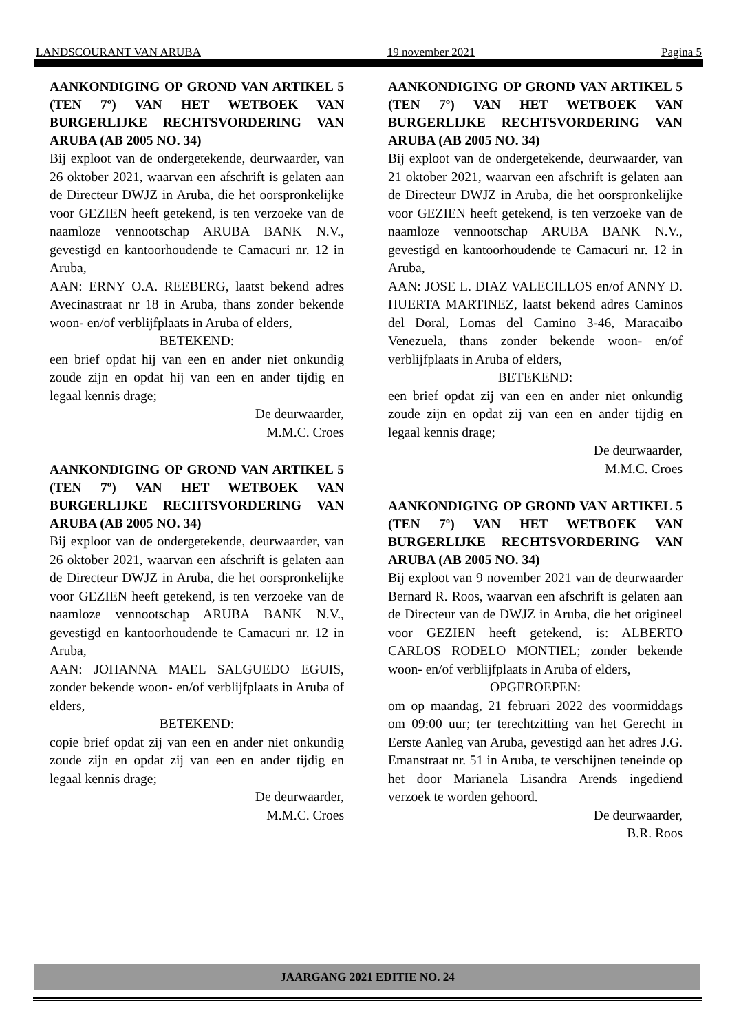LANDSCOURANT VAN ARUBA 19 november 2021 Pagina 5
AANKONDIGING OP GROND VAN ARTIKEL 5 (TEN 7º) VAN HET WETBOEK VAN BURGERLIJKE RECHTSVORDERING VAN ARUBA (AB 2005 NO. 34)
Bij exploot van de ondergetekende, deurwaarder, van 26 oktober 2021, waarvan een afschrift is gelaten aan de Directeur DWJZ in Aruba, die het oorspronkelijke voor GEZIEN heeft getekend, is ten verzoeke van de naamloze vennootschap ARUBA BANK N.V., gevestigd en kantoorhoudende te Camacuri nr. 12 in Aruba,
AAN: ERNY O.A. REEBERG, laatst bekend adres Avecinastraat nr 18 in Aruba, thans zonder bekende woon- en/of verblijfplaats in Aruba of elders,
BETEKEND:
een brief opdat hij van een en ander niet onkundig zoude zijn en opdat hij van een en ander tijdig en legaal kennis drage;
De deurwaarder,
M.M.C. Croes
AANKONDIGING OP GROND VAN ARTIKEL 5 (TEN 7º) VAN HET WETBOEK VAN BURGERLIJKE RECHTSVORDERING VAN ARUBA (AB 2005 NO. 34)
Bij exploot van de ondergetekende, deurwaarder, van 26 oktober 2021, waarvan een afschrift is gelaten aan de Directeur DWJZ in Aruba, die het oorspronkelijke voor GEZIEN heeft getekend, is ten verzoeke van de naamloze vennootschap ARUBA BANK N.V., gevestigd en kantoorhoudende te Camacuri nr. 12 in Aruba,
AAN: JOHANNA MAEL SALGUEDO EGUIS, zonder bekende woon- en/of verblijfplaats in Aruba of elders,
BETEKEND:
copie brief opdat zij van een en ander niet onkundig zoude zijn en opdat zij van een en ander tijdig en legaal kennis drage;
De deurwaarder,
M.M.C. Croes
AANKONDIGING OP GROND VAN ARTIKEL 5 (TEN 7º) VAN HET WETBOEK VAN BURGERLIJKE RECHTSVORDERING VAN ARUBA (AB 2005 NO. 34)
Bij exploot van de ondergetekende, deurwaarder, van 21 oktober 2021, waarvan een afschrift is gelaten aan de Directeur DWJZ in Aruba, die het oorspronkelijke voor GEZIEN heeft getekend, is ten verzoeke van de naamloze vennootschap ARUBA BANK N.V., gevestigd en kantoorhoudende te Camacuri nr. 12 in Aruba,
AAN: JOSE L. DIAZ VALECILLOS en/of ANNY D. HUERTA MARTINEZ, laatst bekend adres Caminos del Doral, Lomas del Camino 3-46, Maracaibo Venezuela, thans zonder bekende woon- en/of verblijfplaats in Aruba of elders,
BETEKEND:
een brief opdat zij van een en ander niet onkundig zoude zijn en opdat zij van een en ander tijdig en legaal kennis drage;
De deurwaarder,
M.M.C. Croes
AANKONDIGING OP GROND VAN ARTIKEL 5 (TEN 7º) VAN HET WETBOEK VAN BURGERLIJKE RECHTSVORDERING VAN ARUBA (AB 2005 NO. 34)
Bij exploot van 9 november 2021 van de deurwaarder Bernard R. Roos, waarvan een afschrift is gelaten aan de Directeur van de DWJZ in Aruba, die het origineel voor GEZIEN heeft getekend, is: ALBERTO CARLOS RODELO MONTIEL; zonder bekende woon- en/of verblijfplaats in Aruba of elders,
OPGEROEPEN:
om op maandag, 21 februari 2022 des voormiddags om 09:00 uur; ter terechtzitting van het Gerecht in Eerste Aanleg van Aruba, gevestigd aan het adres J.G. Emanstraat nr. 51 in Aruba, te verschijnen teneinde op het door Marianela Lisandra Arends ingediend verzoek te worden gehoord.
De deurwaarder,
B.R. Roos
JAARGANG 2021 EDITIE NO. 24